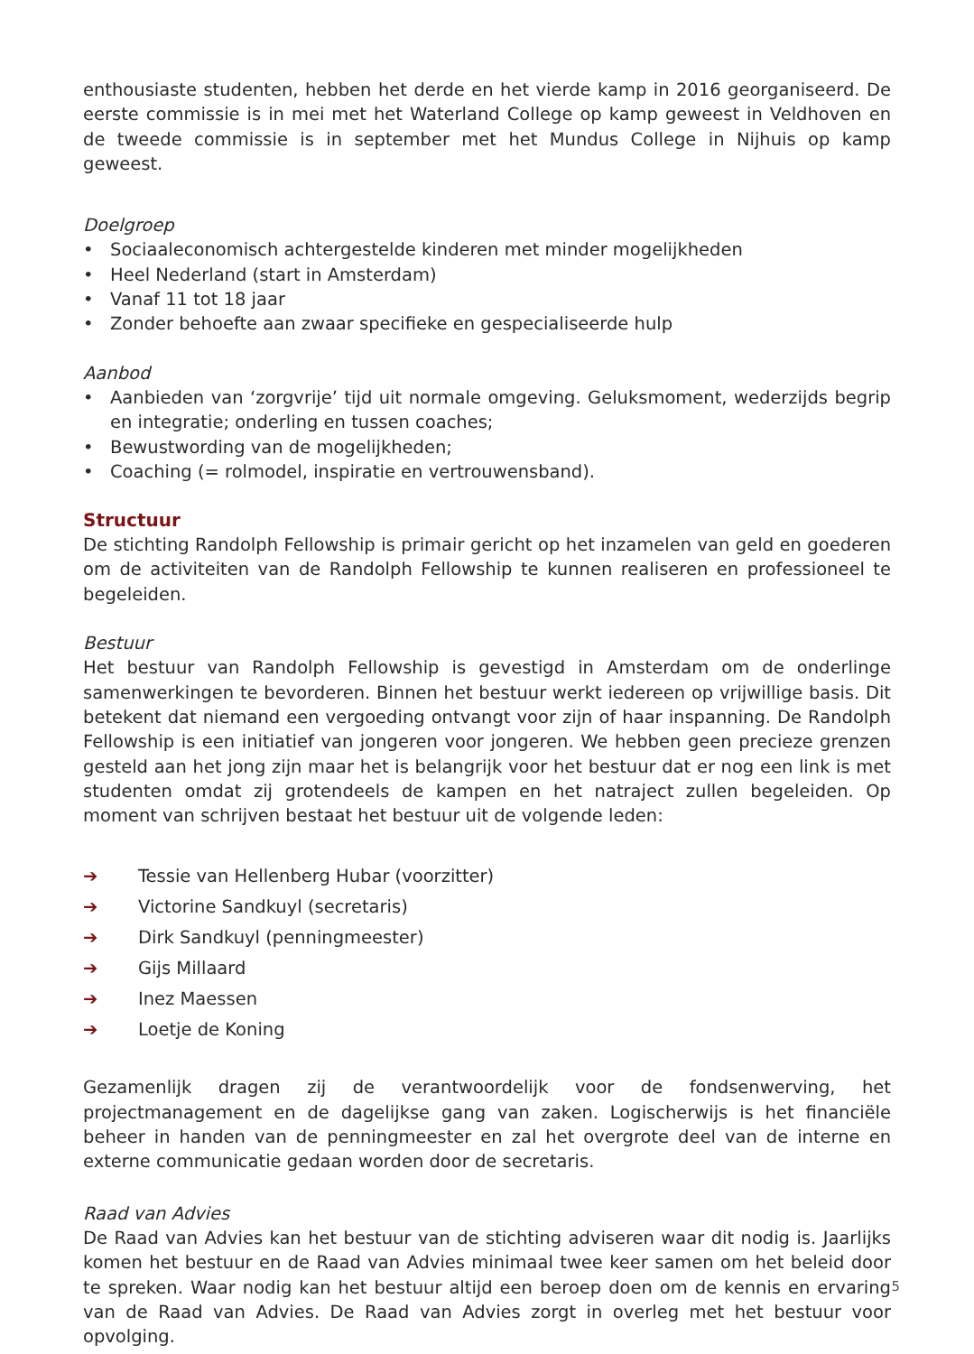enthousiaste studenten, hebben het derde en het vierde kamp in 2016 georganiseerd. De eerste commissie is in mei met het Waterland College op kamp geweest in Veldhoven en de tweede commissie is in september met het Mundus College in Nijhuis op kamp geweest.
Doelgroep
• Sociaaleconomisch achtergestelde kinderen met minder mogelijkheden
• Heel Nederland (start in Amsterdam)
• Vanaf 11 tot 18 jaar
• Zonder behoefte aan zwaar specifieke en gespecialiseerde hulp
Aanbod
• Aanbieden van ‘zorgvrije’ tijd uit normale omgeving. Geluksmoment, wederzijds begrip en integratie; onderling en tussen coaches;
• Bewustwording van de mogelijkheden;
• Coaching (= rolmodel, inspiratie en vertrouwensband).
Structuur
De stichting Randolph Fellowship is primair gericht op het inzamelen van geld en goederen om de activiteiten van de Randolph Fellowship te kunnen realiseren en professioneel te begeleiden.
Bestuur
Het bestuur van Randolph Fellowship is gevestigd in Amsterdam om de onderlinge samenwerkingen te bevorderen. Binnen het bestuur werkt iedereen op vrijwillige basis. Dit betekent dat niemand een vergoeding ontvangt voor zijn of haar inspanning. De Randolph Fellowship is een initiatief van jongeren voor jongeren. We hebben geen precieze grenzen gesteld aan het jong zijn maar het is belangrijk voor het bestuur dat er nog een link is met studenten omdat zij grotendeels de kampen en het natraject zullen begeleiden. Op moment van schrijven bestaat het bestuur uit de volgende leden:
➔ Tessie van Hellenberg Hubar (voorzitter)
➔ Victorine Sandkuyl (secretaris)
➔ Dirk Sandkuyl (penningmeester)
➔ Gijs Millaard
➔ Inez Maessen
➔ Loetje de Koning
Gezamenlijk dragen zij de verantwoordelijk voor de fondsenwerving, het projectmanagement en de dagelijkse gang van zaken. Logischerwijs is het financiële beheer in handen van de penningmeester en zal het overgrote deel van de interne en externe communicatie gedaan worden door de secretaris.
Raad van Advies
De Raad van Advies kan het bestuur van de stichting adviseren waar dit nodig is. Jaarlijks komen het bestuur en de Raad van Advies minimaal twee keer samen om het beleid door te spreken. Waar nodig kan het bestuur altijd een beroep doen om de kennis en ervaring van de Raad van Advies. De Raad van Advies zorgt in overleg met het bestuur voor opvolging.
5